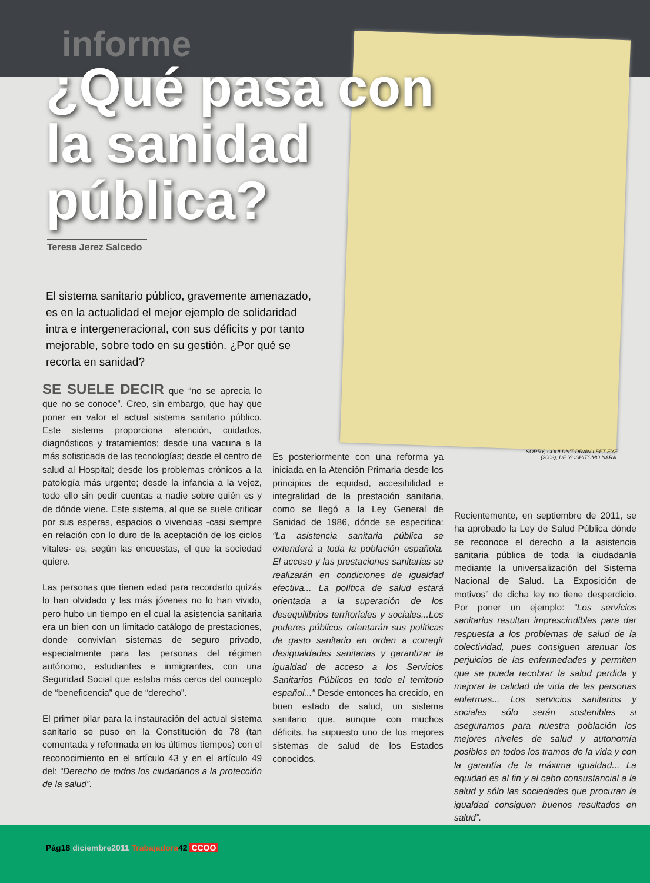informe
¿Qué pasa con la sanidad pública?
Teresa Jerez Salcedo
El sistema sanitario público, gravemente amenazado, es en la actualidad el mejor ejemplo de solidaridad intra e intergeneracional, con sus déficits y por tanto mejorable, sobre todo en su gestión. ¿Por qué se recorta en sanidad?
SORRY, COULDN'T DRAW LEFT EYE (2003), DE YOSHITOMO NARA.
SE SUELE DECIR que “no se aprecia lo que no se conoce”. Creo, sin embargo, que hay que poner en valor el actual sistema sanitario público. Este sistema proporciona atención, cuidados, diagnósticos y tratamientos; desde una vacuna a la más sofisticada de las tecnologías; desde el centro de salud al Hospital; desde los problemas crónicos a la patología más urgente; desde la infancia a la vejez, todo ello sin pedir cuentas a nadie sobre quién es y de dónde viene. Este sistema, al que se suele criticar por sus esperas, espacios o vivencias -casi siempre en relación con lo duro de la aceptación de los ciclos vitales- es, según las encuestas, el que la sociedad quiere.
Las personas que tienen edad para recordarlo quizás lo han olvidado y las más jóvenes no lo han vivido, pero hubo un tiempo en el cual la asistencia sanitaria era un bien con un limitado catálogo de prestaciones, donde convivían sistemas de seguro privado, especialmente para las personas del régimen autónomo, estudiantes e inmigrantes, con una Seguridad Social que estaba más cerca del concepto de “beneficencia” que de “derecho”.
El primer pilar para la instauración del actual sistema sanitario se puso en la Constitución de 78 (tan comentada y reformada en los últimos tiempos) con el reconocimiento en el artículo 43 y en el artículo 49 del: “Derecho de todos los ciudadanos a la protección de la salud”.
Es posteriormente con una reforma ya iniciada en la Atención Primaria desde los principios de equidad, accesibilidad e integralidad de la prestación sanitaria, como se llegó a la Ley General de Sanidad de 1986, dónde se especifica: “La asistencia sanitaria pública se extenderá a toda la población española. El acceso y las prestaciones sanitarias se realizarán en condiciones de igualdad efectiva... La política de salud estará orientada a la superación de los desequilibrios territoriales y sociales...Los poderes públicos orientarán sus políticas de gasto sanitario en orden a corregir desigualdades sanitarias y garantizar la igualdad de acceso a los Servicios Sanitarios Públicos en todo el territorio español...” Desde entonces ha crecido, en buen estado de salud, un sistema sanitario que, aunque con muchos déficits, ha supuesto uno de los mejores sistemas de salud de los Estados conocidos.
Recientemente, en septiembre de 2011, se ha aprobado la Ley de Salud Pública dónde se reconoce el derecho a la asistencia sanitaria pública de toda la ciudadanía mediante la universalización del Sistema Nacional de Salud. La Exposición de motivos” de dicha ley no tiene desperdicio. Por poner un ejemplo: “Los servicios sanitarios resultan imprescindibles para dar respuesta a los problemas de salud de la colectividad, pues consiguen atenuar los perjuicios de las enfermedades y permiten que se pueda recobrar la salud perdida y mejorar la calidad de vida de las personas enfermas... Los servicios sanitarios y sociales sólo serán sostenibles si aseguramos para nuestra población los mejores niveles de salud y autonomía posibles en todos los tramos de la vida y con la garantía de la máxima igualdad... La equidad es al fin y al cabo consustancial a la salud y sólo las sociedades que procuran la igualdad consiguen buenos resultados en salud”.
Pág18 diciembre2011 Trabajadora42 CCOO